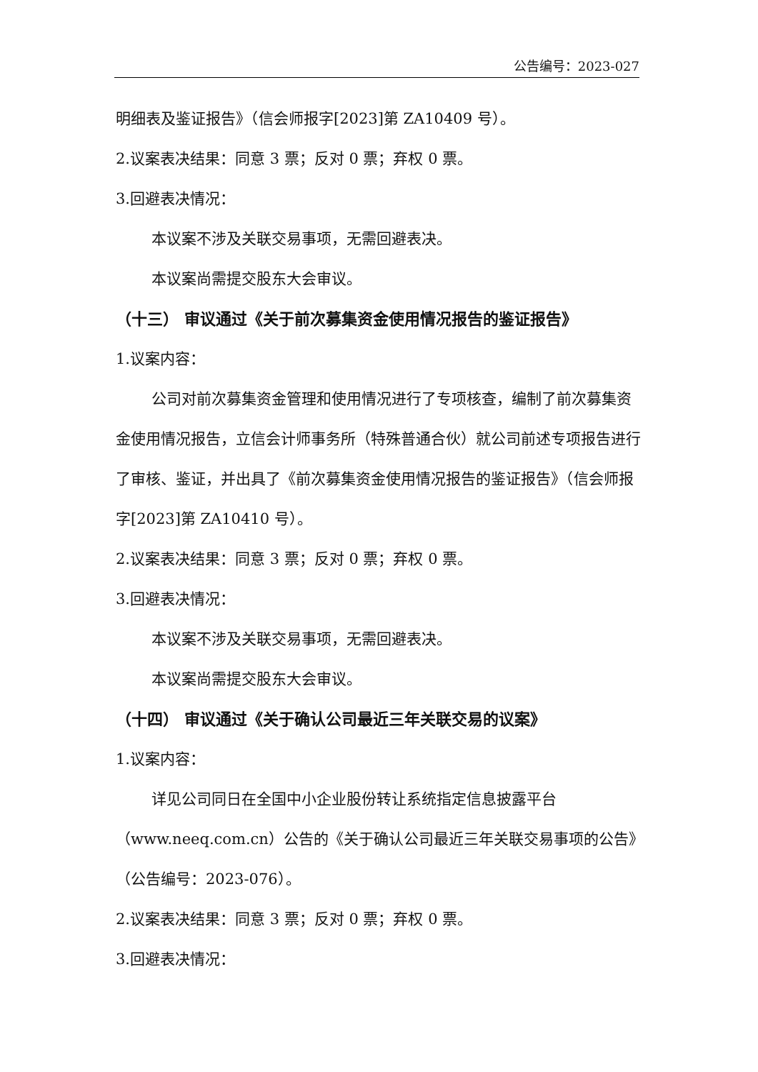公告编号：2023-027
明细表及鉴证报告》（信会师报字[2023]第 ZA10409 号）。
2.议案表决结果：同意 3 票；反对 0 票；弃权 0 票。
3.回避表决情况：
本议案不涉及关联交易事项，无需回避表决。
本议案尚需提交股东大会审议。
（十三） 审议通过《关于前次募集资金使用情况报告的鉴证报告》
1.议案内容：
公司对前次募集资金管理和使用情况进行了专项核查，编制了前次募集资金使用情况报告，立信会计师事务所（特殊普通合伙）就公司前述专项报告进行了审核、鉴证，并出具了《前次募集资金使用情况报告的鉴证报告》（信会师报字[2023]第 ZA10410 号）。
2.议案表决结果：同意 3 票；反对 0 票；弃权 0 票。
3.回避表决情况：
本议案不涉及关联交易事项，无需回避表决。
本议案尚需提交股东大会审议。
（十四） 审议通过《关于确认公司最近三年关联交易的议案》
1.议案内容：
详见公司同日在全国中小企业股份转让系统指定信息披露平台（www.neeq.com.cn）公告的《关于确认公司最近三年关联交易事项的公告》（公告编号：2023-076）。
2.议案表决结果：同意 3 票；反对 0 票；弃权 0 票。
3.回避表决情况：